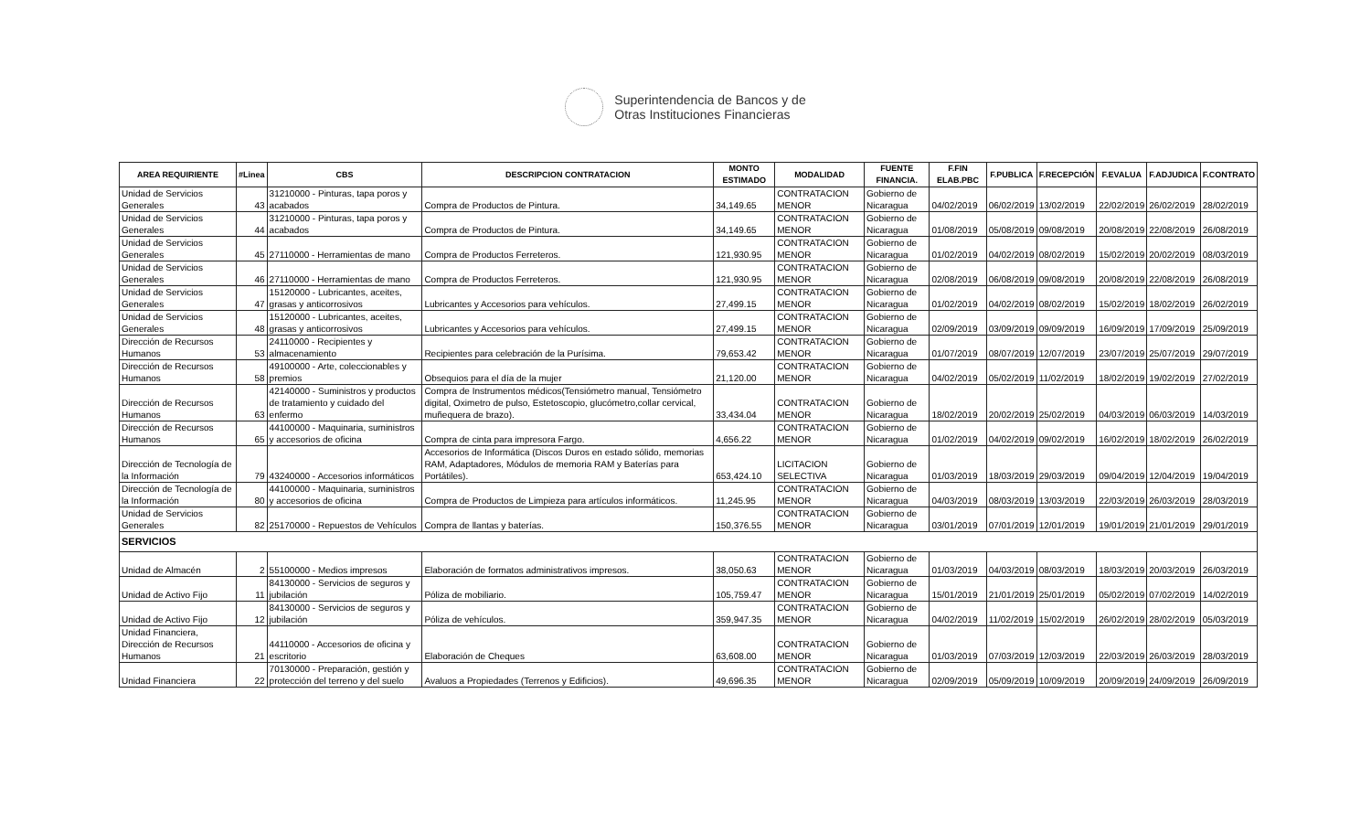Superintendencia de Bancos y de
Otras Instituciones Financieras
| AREA REQUIRIENTE | #Linea | CBS | DESCRIPCION CONTRATACION | MONTO ESTIMADO | MODALIDAD | FUENTE FINANCIA. | F.FIN ELAB.PBC | F.PUBLICA | F.RECEPCIÓN | F.EVALUA | F.ADJUDICA | F.CONTRATO |
| --- | --- | --- | --- | --- | --- | --- | --- | --- | --- | --- | --- | --- |
| Unidad de Servicios Generales | 43 | 31210000 - Pinturas, tapa poros y acabados | Compra de Productos de Pintura. | 34,149.65 | CONTRATACION MENOR | Gobierno de Nicaragua | 04/02/2019 | 06/02/2019 | 13/02/2019 | 22/02/2019 | 26/02/2019 | 28/02/2019 |
| Unidad de Servicios Generales | 44 | 31210000 - Pinturas, tapa poros y acabados | Compra de Productos de Pintura. | 34,149.65 | CONTRATACION MENOR | Gobierno de Nicaragua | 01/08/2019 | 05/08/2019 | 09/08/2019 | 20/08/2019 | 22/08/2019 | 26/08/2019 |
| Unidad de Servicios Generales | 45 | 27110000 - Herramientas de mano | Compra de Productos Ferreteros. | 121,930.95 | CONTRATACION MENOR | Gobierno de Nicaragua | 01/02/2019 | 04/02/2019 | 08/02/2019 | 15/02/2019 | 20/02/2019 | 08/03/2019 |
| Unidad de Servicios Generales | 46 | 27110000 - Herramientas de mano | Compra de Productos Ferreteros. | 121,930.95 | CONTRATACION MENOR | Gobierno de Nicaragua | 02/08/2019 | 06/08/2019 | 09/08/2019 | 20/08/2019 | 22/08/2019 | 26/08/2019 |
| Unidad de Servicios Generales | 47 | 15120000 - Lubricantes, aceites, grasas y anticorrosivos | Lubricantes y Accesorios para vehículos. | 27,499.15 | CONTRATACION MENOR | Gobierno de Nicaragua | 01/02/2019 | 04/02/2019 | 08/02/2019 | 15/02/2019 | 18/02/2019 | 26/02/2019 |
| Unidad de Servicios Generales | 48 | 15120000 - Lubricantes, aceites, grasas y anticorrosivos | Lubricantes y Accesorios para vehículos. | 27,499.15 | CONTRATACION MENOR | Gobierno de Nicaragua | 02/09/2019 | 03/09/2019 | 09/09/2019 | 16/09/2019 | 17/09/2019 | 25/09/2019 |
| Dirección de Recursos Humanos | 53 | 24110000 - Recipientes y almacenamiento | Recipientes para celebración de la Purísima. | 79,653.42 | CONTRATACION MENOR | Gobierno de Nicaragua | 01/07/2019 | 08/07/2019 | 12/07/2019 | 23/07/2019 | 25/07/2019 | 29/07/2019 |
| Dirección de Recursos Humanos | 58 | 49100000 - Arte, coleccionables y premios | Obsequios para el día de la mujer | 21,120.00 | CONTRATACION MENOR | Gobierno de Nicaragua | 04/02/2019 | 05/02/2019 | 11/02/2019 | 18/02/2019 | 19/02/2019 | 27/02/2019 |
| Dirección de Recursos Humanos | 63 | 42140000 - Suministros y productos de tratamiento y cuidado del enfermo | Compra de Instrumentos médicos(Tensiómetro manual, Tensiómetro digital, Oximetro de pulso, Estetoscopio, glucómetro,collar cervical, muñequera de brazo). | 33,434.04 | CONTRATACION MENOR | Gobierno de Nicaragua | 18/02/2019 | 20/02/2019 | 25/02/2019 | 04/03/2019 | 06/03/2019 | 14/03/2019 |
| Dirección de Recursos Humanos | 65 | 44100000 - Maquinaria, suministros y accesorios de oficina | Compra de cinta para impresora Fargo. | 4,656.22 | CONTRATACION MENOR | Gobierno de Nicaragua | 01/02/2019 | 04/02/2019 | 09/02/2019 | 16/02/2019 | 18/02/2019 | 26/02/2019 |
| Dirección de Tecnología de la Información | 79 | 43240000 - Accesorios informáticos | Accesorios de Informática (Discos Duros en estado sólido, memorias RAM, Adaptadores, Módulos de memoria RAM y Baterías para Portátiles). | 653,424.10 | LICITACION SELECTIVA | Gobierno de Nicaragua | 01/03/2019 | 18/03/2019 | 29/03/2019 | 09/04/2019 | 12/04/2019 | 19/04/2019 |
| Dirección de Tecnología de la Información | 80 | 44100000 - Maquinaria, suministros y accesorios de oficina | Compra de Productos de Limpieza para artículos informáticos. | 11,245.95 | CONTRATACION MENOR | Gobierno de Nicaragua | 04/03/2019 | 08/03/2019 | 13/03/2019 | 22/03/2019 | 26/03/2019 | 28/03/2019 |
| Unidad de Servicios Generales | 82 | 25170000 - Repuestos de Vehículos | Compra de llantas y baterías. | 150,376.55 | CONTRATACION MENOR | Gobierno de Nicaragua | 03/01/2019 | 07/01/2019 | 12/01/2019 | 19/01/2019 | 21/01/2019 | 29/01/2019 |
| SERVICIOS | | | | | | | | | | | | |
| Unidad de Almacén | 2 | 55100000 - Medios impresos | Elaboración de formatos administrativos impresos. | 38,050.63 | CONTRATACION MENOR | Gobierno de Nicaragua | 01/03/2019 | 04/03/2019 | 08/03/2019 | 18/03/2019 | 20/03/2019 | 26/03/2019 |
| Unidad de Activo Fijo | 11 | 84130000 - Servicios de seguros y jubilación | Póliza de mobiliario. | 105,759.47 | CONTRATACION MENOR | Gobierno de Nicaragua | 15/01/2019 | 21/01/2019 | 25/01/2019 | 05/02/2019 | 07/02/2019 | 14/02/2019 |
| Unidad de Activo Fijo | 12 | 84130000 - Servicios de seguros y jubilación | Póliza de vehículos. | 359,947.35 | CONTRATACION MENOR | Gobierno de Nicaragua | 04/02/2019 | 11/02/2019 | 15/02/2019 | 26/02/2019 | 28/02/2019 | 05/03/2019 |
| Unidad Financiera, Dirección de Recursos Humanos | 21 | 44110000 - Accesorios de oficina y escritorio | Elaboración de Cheques | 63,608.00 | CONTRATACION MENOR | Gobierno de Nicaragua | 01/03/2019 | 07/03/2019 | 12/03/2019 | 22/03/2019 | 26/03/2019 | 28/03/2019 |
| Unidad Financiera | 22 | 70130000 - Preparación, gestión y protección del terreno y del suelo | Avaluos a Propiedades (Terrenos y Edificios). | 49,696.35 | CONTRATACION MENOR | Gobierno de Nicaragua | 02/09/2019 | 05/09/2019 | 10/09/2019 | 20/09/2019 | 24/09/2019 | 26/09/2019 |